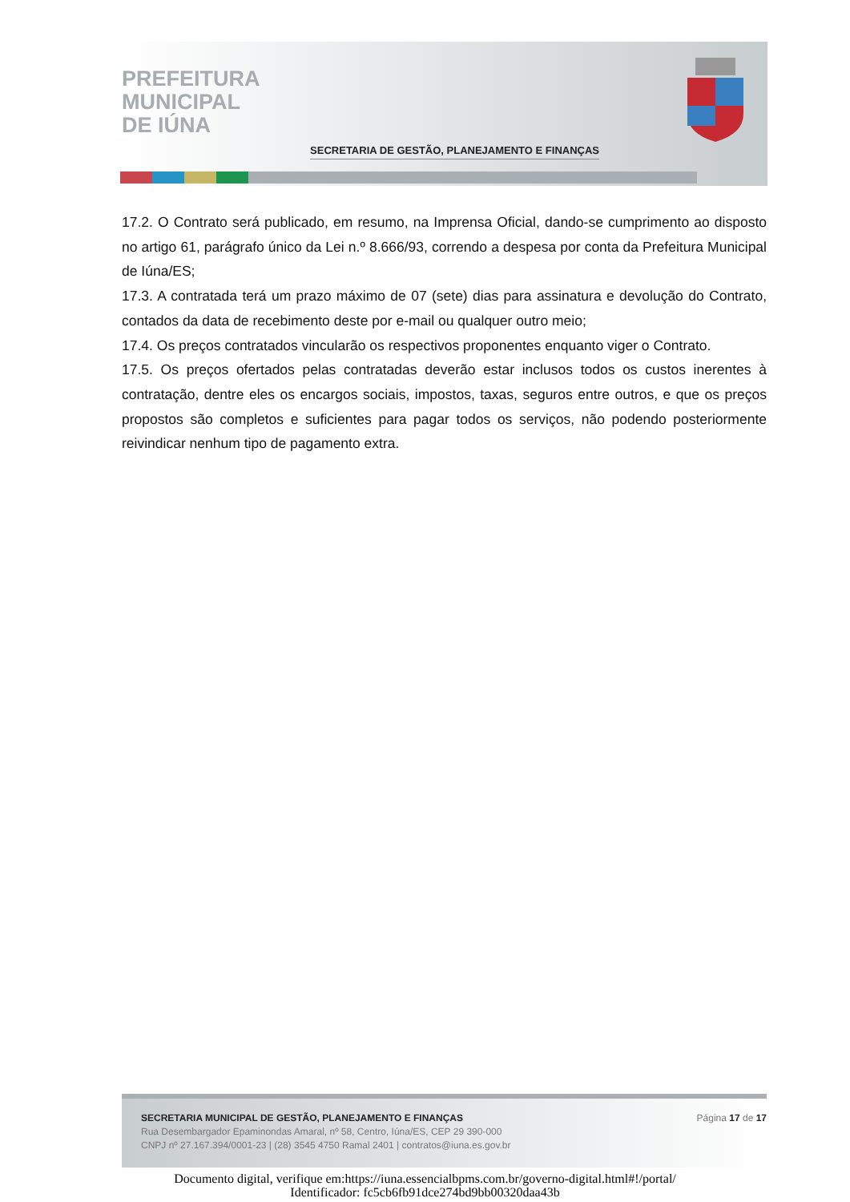PREFEITURA
MUNICIPAL
DE IÚNA
SECRETARIA DE GESTÃO, PLANEJAMENTO E FINANÇAS
17.2. O Contrato será publicado, em resumo, na Imprensa Oficial, dando-se cumprimento ao disposto no artigo 61, parágrafo único da Lei n.º 8.666/93, correndo a despesa por conta da Prefeitura Municipal de Iúna/ES;
17.3. A contratada terá um prazo máximo de 07 (sete) dias para assinatura e devolução do Contrato, contados da data de recebimento deste por e-mail ou qualquer outro meio;
17.4. Os preços contratados vincularão os respectivos proponentes enquanto viger o Contrato.
17.5. Os preços ofertados pelas contratadas deverão estar inclusos todos os custos inerentes à contratação, dentre eles os encargos sociais, impostos, taxas, seguros entre outros, e que os preços propostos são completos e suficientes para pagar todos os serviços, não podendo posteriormente reivindicar nenhum tipo de pagamento extra.
SECRETARIA MUNICIPAL DE GESTÃO, PLANEJAMENTO E FINANÇAS
Rua Desembargador Epaminondas Amaral, nº 58, Centro, Iúna/ES, CEP 29 390-000
CNPJ nº 27.167.394/0001-23 | (28) 3545 4750 Ramal 2401 | contratos@iuna.es.gov.br
Página 17 de 17
Documento digital, verifique em:https://iuna.essencialbpms.com.br/governo-digital.html#!/portal/
Identificador: fc5cb6fb91dce274bd9bb00320daa43b